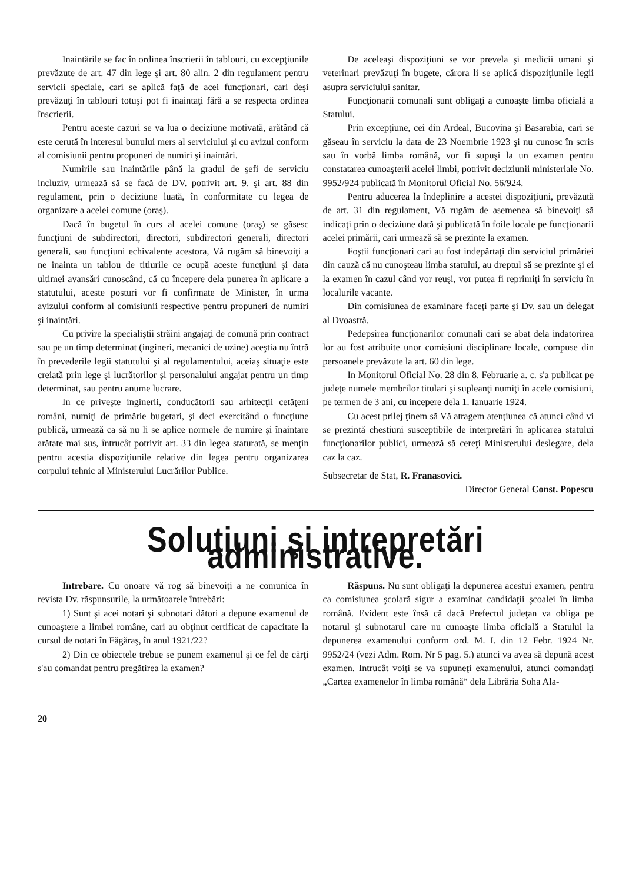Inaintările se fac în ordinea înscrierii în tablouri, cu excepţiunile prevăzute de art. 47 din lege şi art. 80 alin. 2 din regulament pentru servicii speciale, cari se aplică faţă de acei funcţionari, cari deşi prevăzuţi în tablouri totuşi pot fi inaintaţi fără a se respecta ordinea înscrierii.
Pentru aceste cazuri se va lua o deciziune motivată, arătând că este cerută în interesul bunului mers al serviciului şi cu avizul conform al comisiunii pentru propuneri de numiri şi inaintări.
Numirile sau inaintările până la gradul de şefi de serviciu incluziv, urmează să se facă de DV. potrivit art. 9. şi art. 88 din regulament, prin o deciziune luată, în conformitate cu legea de organizare a acelei comune (oraş).
Dacă în bugetul în curs al acelei comune (oraş) se găsesc funcţiuni de subdirectori, directori, subdirectori generali, directori generali, sau funcţiuni echivalente acestora, Vă rugăm să binevoiţi a ne inainta un tablou de titlurile ce ocupă aceste funcţiuni şi data ultimei avansări cunoscând, că cu începere dela punerea în aplicare a statutului, aceste posturi vor fi confirmate de Minister, în urma avizului conform al comisiunii respective pentru propuneri de numiri şi inaintări.
Cu privire la specialiştii străini angajaţi de comună prin contract sau pe un timp determinat (ingineri, mecanici de uzine) aceştia nu întră în prevederile legii statutului şi al regulamentului, aceiaş situaţie este creiată prin lege şi lucrătorilor şi personalului angajat pentru un timp determinat, sau pentru anume lucrare.
In ce priveşte inginerii, conducătorii sau arhitecţii cetăţeni români, numiţi de primărie bugetari, şi deci exercitând o funcţiune publică, urmează ca să nu li se aplice normele de numire şi înaintare arătate mai sus, întrucât potrivit art. 33 din legea staturată, se menţin pentru acestia dispoziţiunile relative din legea pentru organizarea corpului tehnic al Ministerului Lucrărilor Publice.
De aceleaşi dispoziţiuni se vor prevela şi medicii umani şi veterinari prevăzuţi în bugete, cărora li se aplică dispoziţiunile legii asupra serviciului sanitar.
Funcţionarii comunali sunt obligaţi a cunoaşte limba oficială a Statului.
Prin excepţiune, cei din Ardeal, Bucovina şi Basarabia, cari se găseau în serviciu la data de 23 Noembrie 1923 şi nu cunosc în scris sau în vorbă limba română, vor fi supuşi la un examen pentru constatarea cunoaşterii acelei limbi, potrivit deciziunii ministeriale No. 9952/924 publicată în Monitorul Oficial No. 56/924.
Pentru aducerea la îndeplinire a acestei dispoziţiuni, prevăzută de art. 31 din regulament, Vă rugăm de asemenea să binevoiţi să indicaţi prin o deciziune dată şi publicată în foile locale pe funcţionarii acelei primării, cari urmează să se prezinte la examen.
Foştii funcţionari cari au fost indepărtaţi din serviciul primăriei din cauză că nu cunoşteau limba statului, au dreptul să se prezinte şi ei la examen în cazul când vor reuşi, vor putea fi reprimiţi în serviciu în localurile vacante.
Din comisiunea de examinare faceţi parte şi Dv. sau un delegat al Dvoastră.
Pedepsirea funcţionarilor comunali cari se abat dela indatorirea lor au fost atribuite unor comisiuni disciplinare locale, compuse din persoanele prevăzute la art. 60 din lege.
In Monitorul Oficial No. 28 din 8. Februarie a. c. s'a publicat pe judeţe numele membrilor titulari şi supleanţi numiţi în acele comisiuni, pe termen de 3 ani, cu incepere dela 1. Ianuarie 1924.
Cu acest prilej ţinem să Vă atragem atenţiunea că atunci când vi se prezintă chestiuni susceptibile de interpretări în aplicarea statului funcţionarilor publici, urmează să cereţi Ministerului deslegare, dela caz la caz.
Subsecretar de Stat, R. Franasovici.
Director General Const. Popescu
Soluţiuni şi intrepretări administrative.
Intrebare. Cu onoare vă rog să binevoiţi a ne comunica în revista Dv. răspunsurile, la următoarele întrebări:
1) Sunt şi acei notari şi subnotari dători a depune examenul de cunoaştere a limbei române, cari au obţinut certificat de capacitate la cursul de notari în Făgăraş, în anul 1921/22?
2) Din ce obiectele trebue se punem examenul şi ce fel de cărţi s'au comandat pentru pregătirea la examen?
Răspuns. Nu sunt obligaţi la depunerea acestui examen, pentru ca comisiunea şcolară sigur a examinat candidaţii şcoalei în limba română. Evident este însă că dacă Prefectul judeţan va obliga pe notarul şi subnotarul care nu cunoaşte limba oficială a Statului la depunerea examenului conform ord. M. I. din 12 Febr. 1924 Nr. 9952/24 (vezi Adm. Rom. Nr 5 pag. 5.) atunci va avea să depună acest examen. Intrucât voiţi se va supuneţi examenului, atunci comandaţi „Cartea examenelor în limba română“ dela Librăria Soha Ala-
20